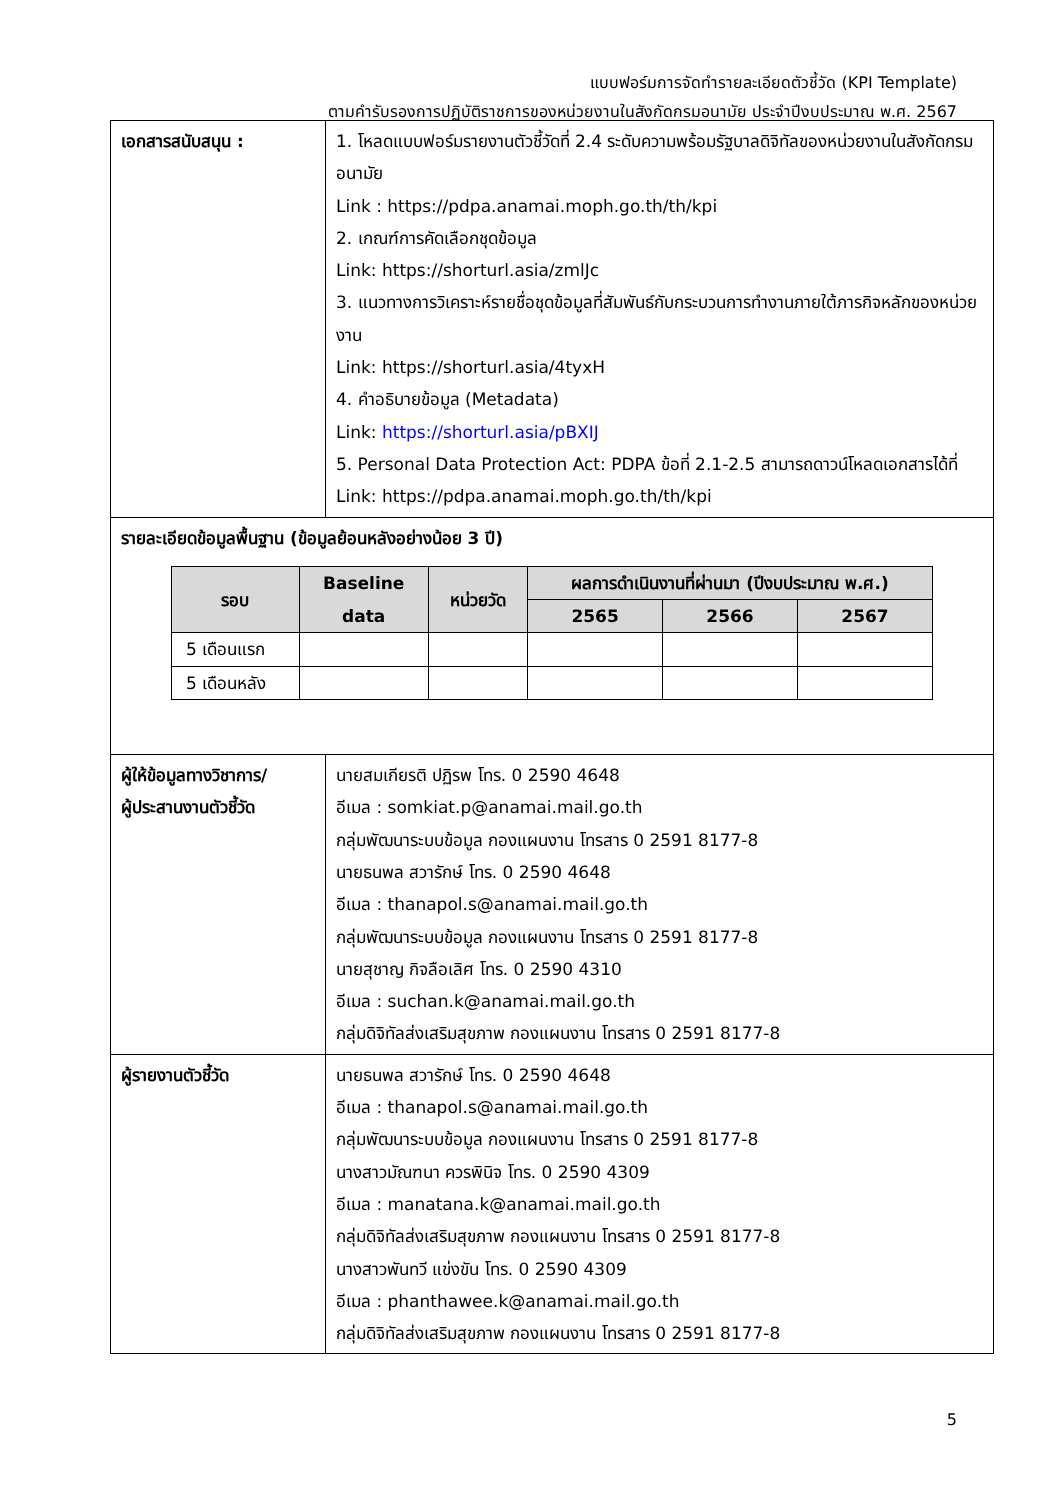แบบฟอร์มการจัดทำรายละเอียดตัวชี้วัด (KPI Template)
ตามคำรับรองการปฏิบัติราชการของหน่วยงานในสังกัดกรมอนามัย ประจำปีงบประมาณ พ.ศ. 2567
| เอกสารสนับสนุน : | 1. โหลดแบบฟอร์มรายงานตัวชี้วัดที่ 2.4 ระดับความพร้อมรัฐบาลดิจิทัลของหน่วยงานในสังกัดกรมอนามัย Link : https://pdpa.anamai.moph.go.th/th/kpi 2. เกณฑ์การคัดเลือกชุดข้อมูล Link: https://shorturl.asia/zmlJc 3. แนวทางการวิเคราะห์รายชื่อชุดข้อมูลที่สัมพันธ์กับกระบวนการทำงานภายใต้ภารกิจหลักของหน่วยงาน Link: https://shorturl.asia/4tyxH 4. คำอธิบายข้อมูล (Metadata) Link: https://shorturl.asia/pBXIJ 5. Personal Data Protection Act: PDPA ข้อที่ 2.1-2.5 สามารถดาวน์โหลดเอกสารได้ที่ Link: https://pdpa.anamai.moph.go.th/th/kpi |
| รายละเอียดข้อมูลพื้นฐาน (ข้อมูลย้อนหลังอย่างน้อย 3 ปี) / รอบ / Baseline data / หน่วยวัด / ผลการดำเนินงานที่ผ่านมา (ปีงบประมาณ พ.ศ.) / / / / --- / --- / --- / --- / --- / --- / / / / / 2565 / 2566 / 2567 / / 5 เดือนแรก / / / / / / / 5 เดือนหลัง / / / / / / | |
| ผู้ให้ข้อมูลทางวิชาการ/ ผู้ประสานงานตัวชี้วัด | นายสมเกียรติ ปฏิรพ โทร. 0 2590 4648 อีเมล : somkiat.p@anamai.mail.go.th กลุ่มพัฒนาระบบข้อมูล กองแผนงาน โทรสาร 0 2591 8177-8 นายธนพล สวารักษ์ โทร. 0 2590 4648 อีเมล : thanapol.s@anamai.mail.go.th กลุ่มพัฒนาระบบข้อมูล กองแผนงาน โทรสาร 0 2591 8177-8 นายสุชาญ กิจลือเลิศ โทร. 0 2590 4310 อีเมล : suchan.k@anamai.mail.go.th กลุ่มดิจิทัลส่งเสริมสุขภาพ กองแผนงาน โทรสาร 0 2591 8177-8 |
| ผู้รายงานตัวชี้วัด | นายธนพล สวารักษ์ โทร. 0 2590 4648 อีเมล : thanapol.s@anamai.mail.go.th กลุ่มพัฒนาระบบข้อมูล กองแผนงาน โทรสาร 0 2591 8177-8 นางสาวมัณฑนา ควรพินิจ โทร. 0 2590 4309 อีเมล : manatana.k@anamai.mail.go.th กลุ่มดิจิทัลส่งเสริมสุขภาพ กองแผนงาน โทรสาร 0 2591 8177-8 นางสาวพันทวี แข่งขัน โทร. 0 2590 4309 อีเมล : phanthawee.k@anamai.mail.go.th กลุ่มดิจิทัลส่งเสริมสุขภาพ กองแผนงาน โทรสาร 0 2591 8177-8 |
5